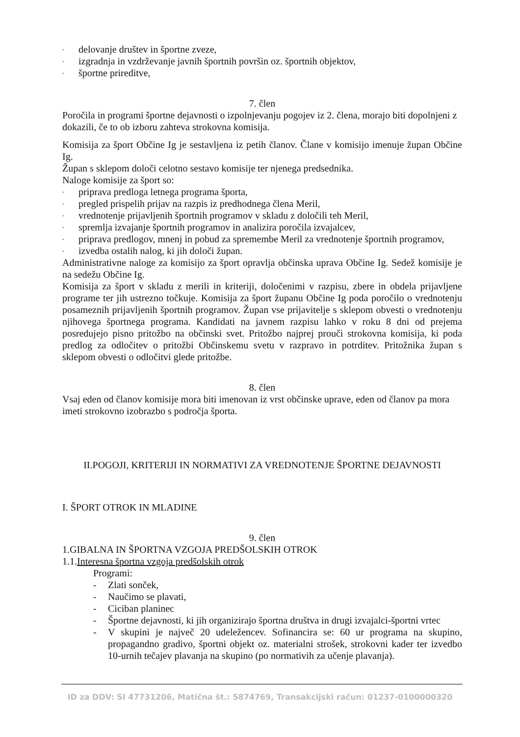- delovanje društev in športne zveze,
- izgradnja in vzdrževanje javnih športnih površin oz. športnih objektov,
- športne prireditve,
7. člen
Poročila in programi športne dejavnosti o izpolnjevanju pogojev iz 2. člena, morajo biti dopolnjeni z dokazili, če to ob izboru zahteva strokovna komisija.
Komisija za šport Občine Ig je sestavljena iz petih članov. Člane v komisijo imenuje župan Občine Ig.
Župan s sklepom določi celotno sestavo komisije ter njenega predsednika.
Naloge komisije za šport so:
- priprava predloga letnega programa športa,
- pregled prispelih prijav na razpis iz predhodnega člena Meril,
- vrednotenje prijavljenih športnih programov v skladu z določili teh Meril,
- spremlja izvajanje športnih programov in analizira poročila izvajalcev,
- priprava predlogov, mnenj in pobud za spremembe Meril za vrednotenje športnih programov,
- izvedba ostalih nalog, ki jih določi župan.
Administrativne naloge za komisijo za šport opravlja občinska uprava Občine Ig. Sedež komisije je na sedežu Občine Ig.
Komisija za šport v skladu z merili in kriteriji, določenimi v razpisu, zbere in obdela prijavljene programe ter jih ustrezno točkuje. Komisija za šport županu Občine Ig poda poročilo o vrednotenju posameznih prijavljenih športnih programov. Župan vse prijavitelje s sklepom obvesti o vrednotenju njihovega športnega programa. Kandidati na javnem razpisu lahko v roku 8 dni od prejema posredujejo pisno pritožbo na občinski svet. Pritožbo najprej prouči strokovna komisija, ki poda predlog za odločitev o pritožbi Občinskemu svetu v razpravo in potrditev. Pritožnika župan s sklepom obvesti o odločitvi glede pritožbe.
8. člen
Vsaj eden od članov komisije mora biti imenovan iz vrst občinske uprave, eden od članov pa mora imeti strokovno izobrazbo s področja športa.
II.POGOJI, KRITERIJI IN NORMATIVI ZA VREDNOTENJE ŠPORTNE DEJAVNOSTI
I. ŠPORT OTROK IN MLADINE
9. člen
1.GIBALNA IN ŠPORTNA VZGOJA PREDŠOLSKIH OTROK
1.1.Interesna športna vzgoja predšolskih otrok
Programi:
- Zlati sonček,
- Naučimo se plavati,
- Ciciban planinec
- Športne dejavnosti, ki jih organizirajo športna društva in drugi izvajalci-športni vrtec
- V skupini je največ 20 udeležencev. Sofinancira se: 60 ur programa na skupino, propagandno gradivo, športni objekt oz. materialni strošek, strokovni kader ter izvedbo 10-urnih tečajev plavanja na skupino (po normativih za učenje plavanja).
ID za DDV: SI 47731206, Matična št.: 5874769, Transakcijski račun: 01237-0100000320